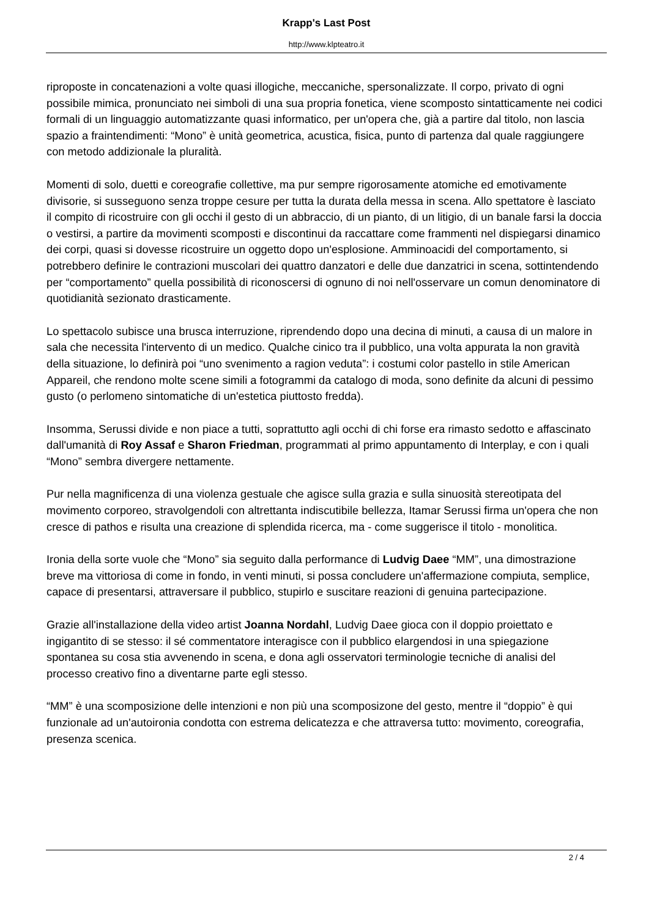Krapp's Last Post
http://www.klpteatro.it
riproposte in concatenazioni a volte quasi illogiche, meccaniche, spersonalizzate. Il corpo, privato di ogni possibile mimica, pronunciato nei simboli di una sua propria fonetica, viene scomposto sintatticamente nei codici formali di un linguaggio automatizzante quasi informatico, per un'opera che, già a partire dal titolo, non lascia spazio a fraintendimenti: “Mono” è unità geometrica, acustica, fisica, punto di partenza dal quale raggiungere con metodo addizionale la pluralità.
Momenti di solo, duetti e coreografie collettive, ma pur sempre rigorosamente atomiche ed emotivamente divisorie, si susseguono senza troppe cesure per tutta la durata della messa in scena. Allo spettatore è lasciato il compito di ricostruire con gli occhi il gesto di un abbraccio, di un pianto, di un litigio, di un banale farsi la doccia o vestirsi, a partire da movimenti scomposti e discontinui da raccattare come frammenti nel dispiegarsi dinamico dei corpi, quasi si dovesse ricostruire un oggetto dopo un'esplosione. Amminoacidi del comportamento, si potrebbero definire le contrazioni muscolari dei quattro danzatori e delle due danzatrici in scena, sottintendendo per “comportamento” quella possibilità di riconoscersi di ognuno di noi nell'osservare un comun denominatore di quotidianità sezionato drasticamente.
Lo spettacolo subisce una brusca interruzione, riprendendo dopo una decina di minuti, a causa di un malore in sala che necessita l'intervento di un medico. Qualche cinico tra il pubblico, una volta appurata la non gravità della situazione, lo definirà poi “uno svenimento a ragion veduta”: i costumi color pastello in stile American Appareil, che rendono molte scene simili a fotogrammi da catalogo di moda, sono definite da alcuni di pessimo gusto (o perlomeno sintomatiche di un'estetica piuttosto fredda).
Insomma, Serussi divide e non piace a tutti, soprattutto agli occhi di chi forse era rimasto sedotto e affascinato dall'umanità di Roy Assaf e Sharon Friedman, programmati al primo appuntamento di Interplay, e con i quali “Mono” sembra divergere nettamente.
Pur nella magnificenza di una violenza gestuale che agisce sulla grazia e sulla sinuosità stereotipata del movimento corporeo, stravolgendoli con altrettanta indiscutibile bellezza, Itamar Serussi firma un'opera che non cresce di pathos e risulta una creazione di splendida ricerca, ma - come suggerisce il titolo - monolitica.
Ironia della sorte vuole che “Mono” sia seguito dalla performance di Ludvig Daee “MM”, una dimostrazione breve ma vittoriosa di come in fondo, in venti minuti, si possa concludere un'affermazione compiuta, semplice, capace di presentarsi, attraversare il pubblico, stupirlo e suscitare reazioni di genuina partecipazione.
Grazie all'installazione della video artist Joanna Nordahl, Ludvig Daee gioca con il doppio proiettato e ingigantito di se stesso: il sé commentatore interagisce con il pubblico elargendosi in una spiegazione spontanea su cosa stia avvenendo in scena, e dona agli osservatori terminologie tecniche di analisi del processo creativo fino a diventarne parte egli stesso.
“MM” è una scomposizione delle intenzioni e non più una scomposizone del gesto, mentre il “doppio” è qui funzionale ad un'autoironia condotta con estrema delicatezza e che attraversa tutto: movimento, coreografia, presenza scenica.
2 / 4